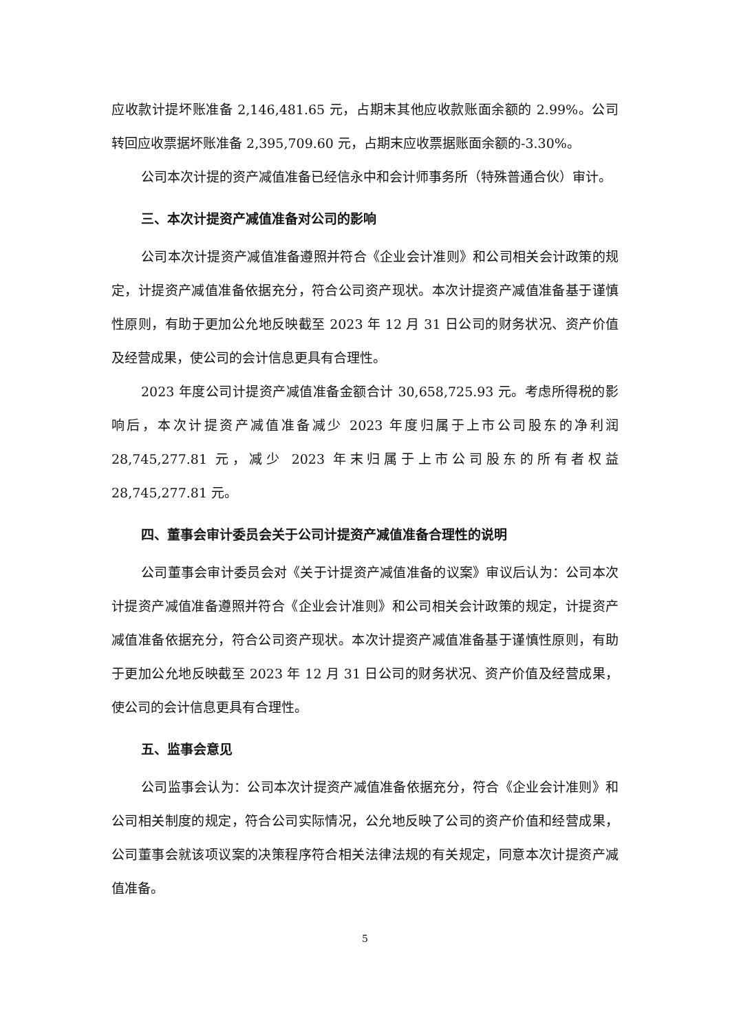应收款计提坏账准备 2,146,481.65 元，占期末其他应收款账面余额的 2.99%。公司转回应收票据坏账准备 2,395,709.60 元，占期末应收票据账面余额的-3.30%。
公司本次计提的资产减值准备已经信永中和会计师事务所（特殊普通合伙）审计。
三、本次计提资产减值准备对公司的影响
公司本次计提资产减值准备遵照并符合《企业会计准则》和公司相关会计政策的规定，计提资产减值准备依据充分，符合公司资产现状。本次计提资产减值准备基于谨慎性原则，有助于更加公允地反映截至 2023 年 12 月 31 日公司的财务状况、资产价值及经营成果，使公司的会计信息更具有合理性。
2023 年度公司计提资产减值准备金额合计 30,658,725.93 元。考虑所得税的影响后，本次计提资产减值准备减少 2023 年度归属于上市公司股东的净利润 28,745,277.81 元，减少 2023 年末归属于上市公司股东的所有者权益 28,745,277.81 元。
四、董事会审计委员会关于公司计提资产减值准备合理性的说明
公司董事会审计委员会对《关于计提资产减值准备的议案》审议后认为：公司本次计提资产减值准备遵照并符合《企业会计准则》和公司相关会计政策的规定，计提资产减值准备依据充分，符合公司资产现状。本次计提资产减值准备基于谨慎性原则，有助于更加公允地反映截至 2023 年 12 月 31 日公司的财务状况、资产价值及经营成果，使公司的会计信息更具有合理性。
五、监事会意见
公司监事会认为：公司本次计提资产减值准备依据充分，符合《企业会计准则》和公司相关制度的规定，符合公司实际情况，公允地反映了公司的资产价值和经营成果，公司董事会就该项议案的决策程序符合相关法律法规的有关规定，同意本次计提资产减值准备。
5